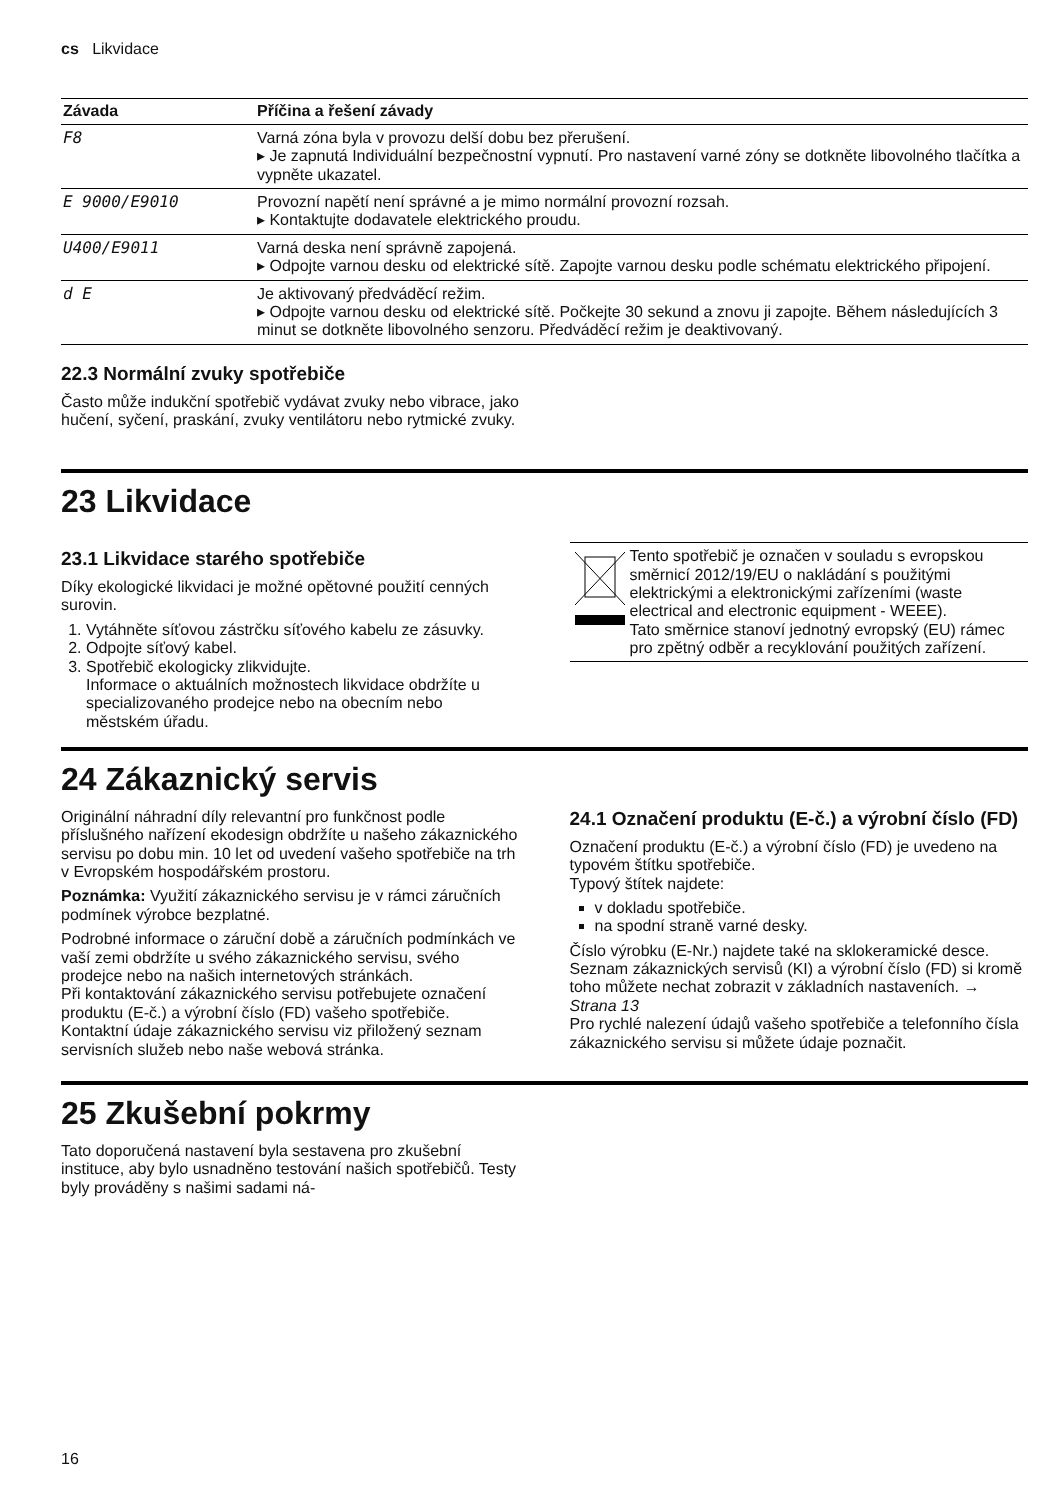cs Likvidace
| Závada | Příčina a řešení závady |
| --- | --- |
| F8 | Varná zóna byla v provozu delší dobu bez přerušení. ▸ Je zapnutá Individuální bezpečnostní vypnutí. Pro nastavení varné zóny se dotkněte libovolného tlačítka a vypněte ukazatel. |
| E 9000/E9010 | Provozní napětí není správné a je mimo normální provozní rozsah. ▸ Kontaktujte dodavatele elektrického proudu. |
| U400/E9011 | Varná deska není správně zapojená. ▸ Odpojte varnou desku od elektrické sítě. Zapojte varnou desku podle schématu elektrického připojení. |
| d E | Je aktivovaný předváděcí režim. ▸ Odpojte varnou desku od elektrické sítě. Počkejte 30 sekund a znovu ji zapojte. Během následujících 3 minut se dotkněte libovolného senzoru. Předváděcí režim je deaktivovaný. |
22.3 Normální zvuky spotřebiče
Často může indukční spotřebič vydávat zvuky nebo vibrace, jako hučení, syčení, praskání, zvuky ventilátoru nebo rytmické zvuky.
23 Likvidace
23.1 Likvidace starého spotřebiče
Díky ekologické likvidaci je možné opětovné použití cenných surovin.
1. Vytáhněte síťovou zástrčku síťového kabelu ze zásuvky.
2. Odpojte síťový kabel.
3. Spotřebič ekologicky zlikvidujte.
Informace o aktuálních možnostech likvidace obdržíte u specializovaného prodejce nebo na obecním nebo městském úřadu.
Tento spotřebič je označen v souladu s evropskou směrnicí 2012/19/EU o nakládání s použitými elektrickými a elektronickými zařízeními (waste electrical and electronic equipment - WEEE).
Tato směrnice stanoví jednotný evropský (EU) rámec pro zpětný odběr a recyklování použitých zařízení.
24 Zákaznický servis
Originální náhradní díly relevantní pro funkčnost podle příslušného nařízení ekodesign obdržíte u našeho zákaznického servisu po dobu min. 10 let od uvedení vašeho spotřebiče na trh v Evropském hospodářském prostoru.
Poznámka: Využití zákaznického servisu je v rámci záručních podmínek výrobce bezplatné.
Podrobné informace o záruční době a záručních podmínkách ve vaší zemi obdržíte u svého zákaznického servisu, svého prodejce nebo na našich internetových stránkách.
Při kontaktování zákaznického servisu potřebujete označení produktu (E-č.) a výrobní číslo (FD) vašeho spotřebiče.
Kontaktní údaje zákaznického servisu viz přiložený seznam servisních služeb nebo naše webová stránka.
24.1 Označení produktu (E-č.) a výrobní číslo (FD)
Označení produktu (E-č.) a výrobní číslo (FD) je uvedeno na typovém štítku spotřebiče.
Typový štítek najdete:
v dokladu spotřebiče.
na spodní straně varné desky.
Číslo výrobku (E-Nr.) najdete také na sklokeramické desce. Seznam zákaznických servisů (KI) a výrobní číslo (FD) si kromě toho můžete nechat zobrazit v základních nastaveních. → Strana 13
Pro rychlé nalezení údajů vašeho spotřebiče a telefonního čísla zákaznického servisu si můžete údaje poznačit.
25 Zkušební pokrmy
Tato doporučená nastavení byla sestavena pro zkušební instituce, aby bylo usnadněno testování našich spotřebičů. Testy byly prováděny s našimi sadami ná-
16